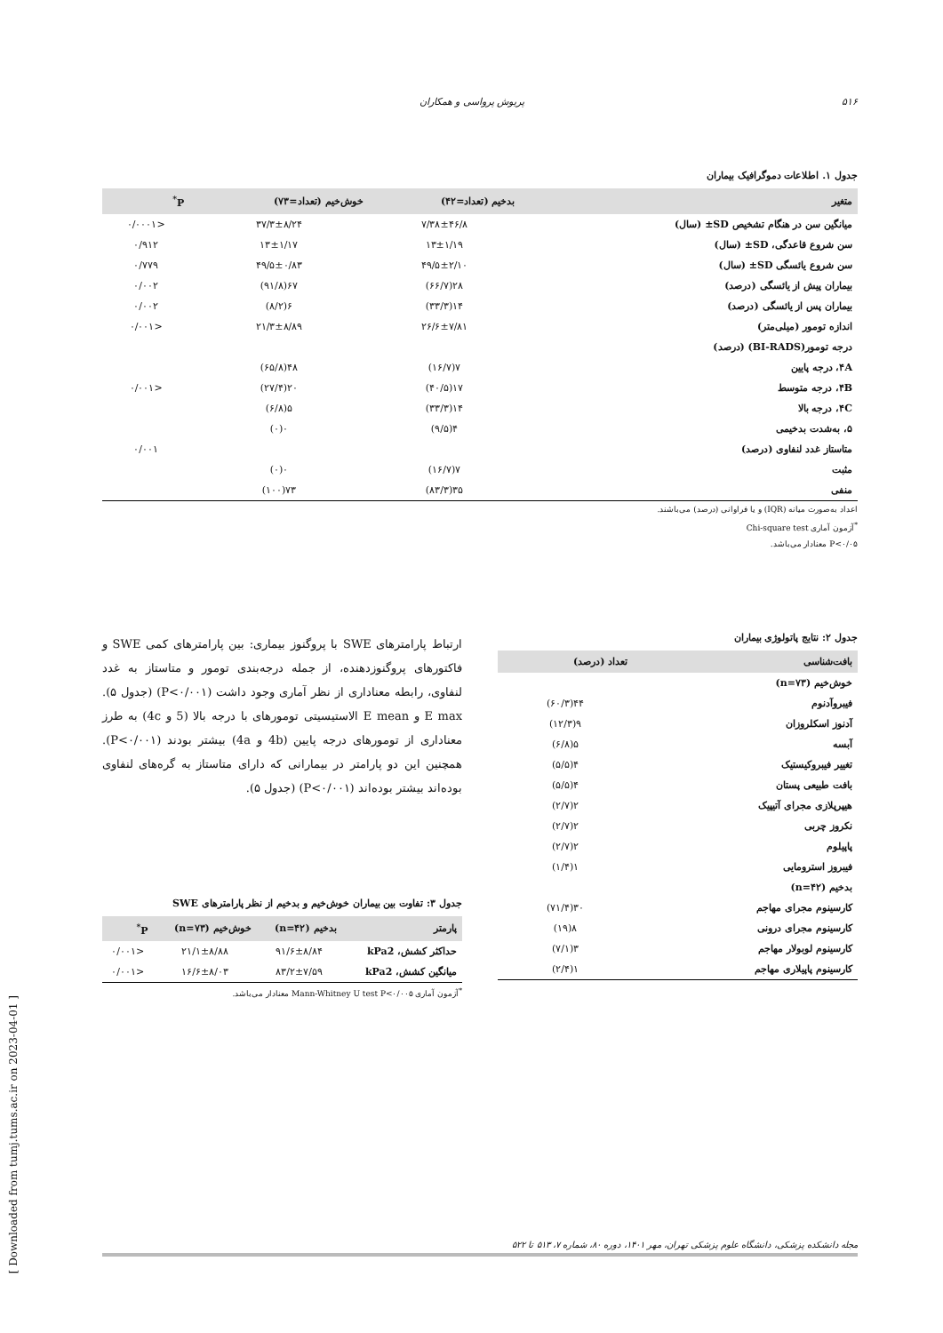[ Downloaded from tumj.tums.ac.ir on 2023-04-01 ]
۵۱۶ پریوش پرواسی و همکاران
جدول ۱. اطلاعات دموگرافیک بیماران
| متغیر | بدخیم (تعداد=۴۲) | خوش‌خیم (تعداد=۷۳) | P<sup>*</sup> |
| --- | --- | --- | --- |
| میانگین سن در هنگام تشخیص SD± (سال) | ۷/۳۸±۴۶/۸ | ۳۷/۳±۸/۲۴ | <۰/۰۰۰۱ |
| سن شروع قاعدگی، SD± (سال) | ۱۳±۱/۱۹ | ۱۳±۱/۱۷ | ۰/۹۱۲ |
| سن شروع یائسگی SD± (سال) | ۴۹/۵±۲/۱۰ | ۴۹/۵±۰/۸۳ | ۰/۷۷۹ |
| بیماران پیش از یائسگی (درصد) | ۲۸(۶۶/۷) | ۶۷(۹۱/۸) | ۰/۰۰۲ |
| بیماران پس از یائسگی (درصد) | ۱۴(۳۳/۳) | ۶(۸/۲) | ۰/۰۰۲ |
| اندازه تومور (میلی‌متر) | ۲۶/۶±۷/۸۱ | ۲۱/۳±۸/۸۹ | <۰/۰۰۱ |
| درجه تومور(BI-RADS) (درصد) | | | |
| ۴A، درجه پایین | ۷(۱۶/۷) | ۴۸(۶۵/۸) | |
| ۴B، درجه متوسط | ۱۷(۴۰/۵) | ۲۰(۲۷/۴) | <۰/۰۰۱ |
| ۴C، درجه بالا | ۱۴(۳۳/۳) | ۵(۶/۸) | |
| ۵، به‌شدت بدخیمی | ۴(۹/۵) | ۰(۰) | |
| متاستاز غدد لنفاوی (درصد) | | | ۰/۰۰۱ |
| مثبت | ۷(۱۶/۷) | ۰(۰) | |
| منفی | ۳۵(۸۳/۳) | ۷۳(۱۰۰) | |
اعداد به‌صورت میانه (IQR) و یا فراوانی (درصد) می‌باشند.
<sup>*</sup> آزمون آماری Chi-square test
P<۰/۰۵ معنادار می‌باشد.
جدول ۲: نتایج پاتولوژی بیماران
| بافت‌شناسی | تعداد (درصد) |
| --- | --- |
| خوش‌خیم (n=۷۳) | |
| فیبروآدنوم | ۴۴(۶۰/۳) |
| آدنوز اسکلروزان | ۹(۱۲/۳) |
| آبسه | ۵(۶/۸) |
| تغییر فیبروکیستیک | ۴(۵/۵) |
| بافت طبیعی پستان | ۴(۵/۵) |
| هیپرپلازی مجرای آتیپیک | ۲(۲/۷) |
| نکروز چربی | ۲(۲/۷) |
| پاپیلوم | ۲(۲/۷) |
| فیبروز استرومایی | ۱(۱/۴) |
| بدخیم (n=۴۲) | |
| کارسینوم مجرای مهاجم | ۳۰(۷۱/۴) |
| کارسینوم مجرای درونی | ۸(۱۹) |
| کارسینوم لوبولار مهاجم | ۳(۷/۱) |
| کارسینوم پاپیلاری مهاجم | ۱(۲/۴) |
ارتباط پارامترهای SWE با پروگنوز بیماری: بین پارامترهای کمی SWE و فاکتورهای پروگنوزدهنده، از جمله درجه‌بندی تومور و متاستاز به غدد لنفاوی، رابطه معناداری از نظر آماری وجود داشت (P<۰/۰۰۱) (جدول ۵). E max و E mean الاستیسیتی تومورهای با درجه بالا (5 و 4c) به طرز معناداری از تومورهای درجه پایین (4b و 4a) بیشتر بودند (P<۰/۰۰۱). همچنین این دو پارامتر در بیمارانی که دارای متاستاز به گره‌های لنفاوی بوده‌اند بیشتر بوده‌اند (P<۰/۰۰۱) (جدول ۵).
جدول ۳: تفاوت بین بیماران خوش‌خیم و بدخیم از نظر پارامترهای SWE
| پارمتر | بدخیم (n=۴۲) | خوش‌خیم (n=۷۳) | P<sup>*</sup> |
| --- | --- | --- | --- |
| حداکثر کشش، kPa2 | ۹۱/۶±۸/۸۴ | ۲۱/۱±۸/۸۸ | <۰/۰۰۱ |
| میانگین کشش، kPa2 | ۸۳/۲±۷/۵۹ | ۱۶/۶±۸/۰۳ | <۰/۰۰۱ |
<sup>*</sup> آزمون آماری Mann-Whitney U test P<۰/۰۰۵ معنادار می‌باشد.
مجله دانشکده پزشکی، دانشگاه علوم پزشکی تهران، مهر ۱۴۰۱، دوره ۸۰، شماره ۷، ۵۱۳ تا ۵۲۲